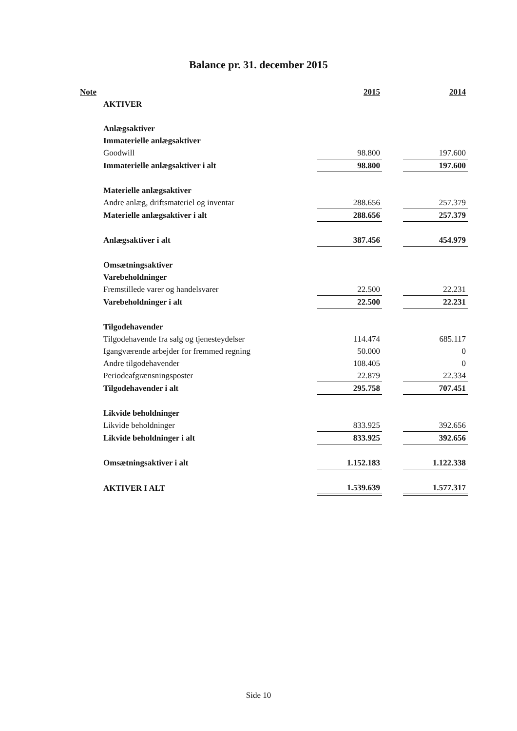Balance pr. 31. december 2015
| Note | | 2015 | | 2014 |
| --- | --- | --- | --- | --- |
| | AKTIVER | | | |
| | Anlægsaktiver | | | |
| | Immaterielle anlægsaktiver | | | |
| | Goodwill | 98.800 | | 197.600 |
| | Immaterielle anlægsaktiver i alt | 98.800 | | 197.600 |
| | Materielle anlægsaktiver | | | |
| | Andre anlæg, driftsmateriel og inventar | 288.656 | | 257.379 |
| | Materielle anlægsaktiver i alt | 288.656 | | 257.379 |
| | Anlægsaktiver i alt | 387.456 | | 454.979 |
| | Omsætningsaktiver | | | |
| | Varebeholdninger | | | |
| | Fremstillede varer og handelsvarer | 22.500 | | 22.231 |
| | Varebeholdninger i alt | 22.500 | | 22.231 |
| | Tilgodehavender | | | |
| | Tilgodehavende fra salg og tjenesteydelser | 114.474 | | 685.117 |
| | Igangværende arbejder for fremmed regning | 50.000 | | 0 |
| | Andre tilgodehavender | 108.405 | | 0 |
| | Periodeafgrænsningsposter | 22.879 | | 22.334 |
| | Tilgodehavender i alt | 295.758 | | 707.451 |
| | Likvide beholdninger | | | |
| | Likvide beholdninger | 833.925 | | 392.656 |
| | Likvide beholdninger i alt | 833.925 | | 392.656 |
| | Omsætningsaktiver i alt | 1.152.183 | | 1.122.338 |
| | AKTIVER I ALT | 1.539.639 | | 1.577.317 |
Side 10